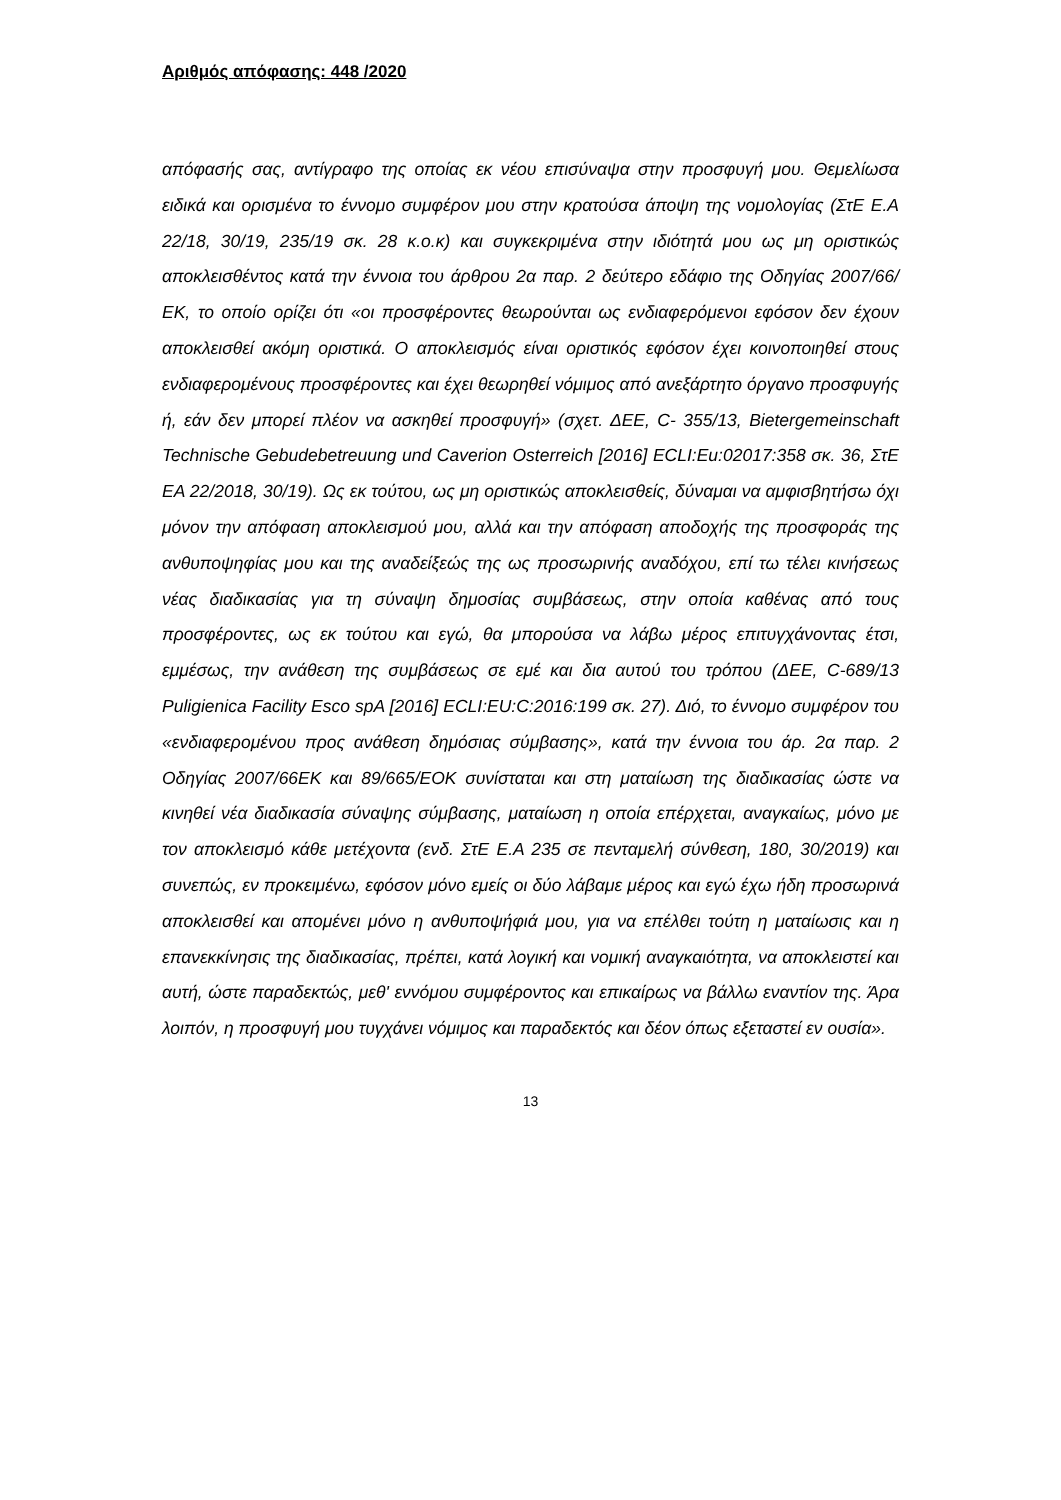Αριθμός απόφασης: 448 /2020
απόφασής σας, αντίγραφο της οποίας εκ νέου επισύναψα στην προσφυγή μου. Θεμελίωσα ειδικά και ορισμένα το έννομο συμφέρον μου στην κρατούσα άποψη της νομολογίας (ΣτΕ Ε.Α 22/18, 30/19, 235/19 σκ. 28 κ.ο.κ) και συγκεκριμένα στην ιδιότητά μου ως μη οριστικώς αποκλεισθέντος κατά την έννοια του άρθρου 2α παρ. 2 δεύτερο εδάφιο της Οδηγίας 2007/66/ΕΚ, το οποίο ορίζει ότι «οι προσφέροντες θεωρούνται ως ενδιαφερόμενοι εφόσον δεν έχουν αποκλεισθεί ακόμη οριστικά. Ο αποκλεισμός είναι οριστικός εφόσον έχει κοινοποιηθεί στους ενδιαφερομένους προσφέροντες και έχει θεωρηθεί νόμιμος από ανεξάρτητο όργανο προσφυγής ή, εάν δεν μπορεί πλέον να ασκηθεί προσφυγή» (σχετ. ΔΕΕ, C- 355/13, Bietergemeinschaft Technische Gebudebetreuung und Caverion Osterreich [2016] ECLI:Eu:02017:358 σκ. 36, ΣτΕ ΕΑ 22/2018, 30/19). Ως εκ τούτου, ως μη οριστικώς αποκλεισθείς, δύναμαι να αμφισβητήσω όχι μόνον την απόφαση αποκλεισμού μου, αλλά και την απόφαση αποδοχής της προσφοράς της ανθυποψηφίας μου και της αναδείξεώς της ως προσωρινής αναδόχου, επί τω τέλει κινήσεως νέας διαδικασίας για τη σύναψη δημοσίας συμβάσεως, στην οποία καθένας από τους προσφέροντες, ως εκ τούτου και εγώ, θα μπορούσα να λάβω μέρος επιτυγχάνοντας έτσι, εμμέσως, την ανάθεση της συμβάσεως σε εμέ και δια αυτού του τρόπου (ΔΕΕ, C-689/13 Puligienica Facility Esco spA [2016] ECLI:EU:C:2016:199 σκ. 27). Διό, το έννομο συμφέρον του «ενδιαφερομένου προς ανάθεση δημόσιας σύμβασης», κατά την έννοια του άρ. 2α παρ. 2 Οδηγίας 2007/66ΕΚ και 89/665/ΕΟΚ συνίσταται και στη ματαίωση της διαδικασίας ώστε να κινηθεί νέα διαδικασία σύναψης σύμβασης, ματαίωση η οποία επέρχεται, αναγκαίως, μόνο με τον αποκλεισμό κάθε μετέχοντα (ενδ. ΣτΕ Ε.Α 235 σε πενταμελή σύνθεση, 180, 30/2019) και συνεπώς, εν προκειμένω, εφόσον μόνο εμείς οι δύο λάβαμε μέρος και εγώ έχω ήδη προσωρινά αποκλεισθεί και απομένει μόνο η ανθυποψήφιά μου, για να επέλθει τούτη η ματαίωσις και η επανεκκίνησις της διαδικασίας, πρέπει, κατά λογική και νομική αναγκαιότητα, να αποκλειστεί και αυτή, ώστε παραδεκτώς, μεθ' εννόμου συμφέροντος και επικαίρως να βάλλω εναντίον της. Άρα λοιπόν, η προσφυγή μου τυγχάνει νόμιμος και παραδεκτός και δέον όπως εξεταστεί εν ουσία».
13